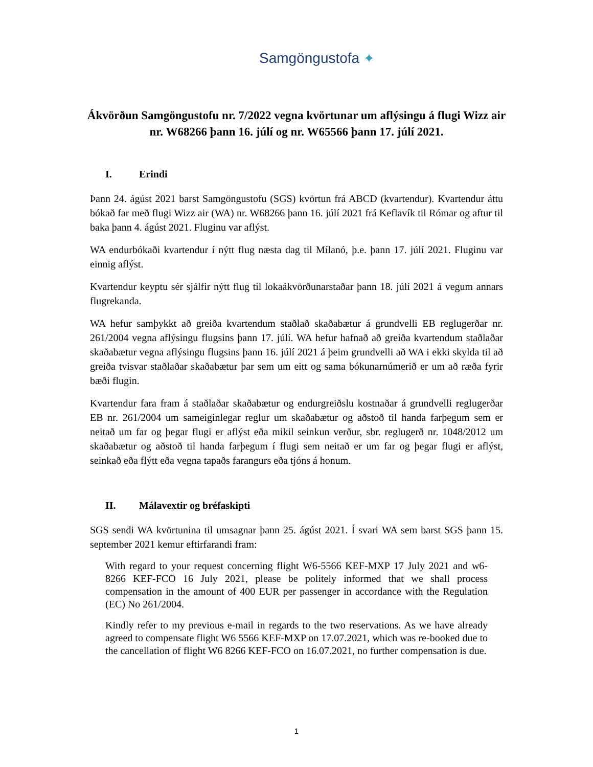Samgöngustofa ✦
Ákvörðun Samgöngustofu nr. 7/2022 vegna kvörtunar um aflýsingu á flugi Wizz air nr. W68266 þann 16. júlí og nr. W65566 þann 17. júlí 2021.
I. Erindi
Þann 24. ágúst 2021 barst Samgöngustofu (SGS) kvörtun frá ABCD (kvartendur). Kvartendur áttu bókað far með flugi Wizz air (WA) nr. W68266 þann 16. júlí 2021 frá Keflavík til Rómar og aftur til baka þann 4. ágúst 2021. Fluginu var aflýst.
WA endurbókaði kvartendur í nýtt flug næsta dag til Mílanó, þ.e. þann 17. júlí 2021. Fluginu var einnig aflýst.
Kvartendur keyptu sér sjálfir nýtt flug til lokaákvörðunarstaðar þann 18. júlí 2021 á vegum annars flugrekanda.
WA hefur samþykkt að greiða kvartendum staðlað skaðabætur á grundvelli EB reglugerðar nr. 261/2004 vegna aflýsingu flugsins þann 17. júlí. WA hefur hafnað að greiða kvartendum staðlaðar skaðabætur vegna aflýsingu flugsins þann 16. júlí 2021 á þeim grundvelli að WA i ekki skylda til að greiða tvisvar staðlaðar skaðabætur þar sem um eitt og sama bókunarnúmerið er um að ræða fyrir bæði flugin.
Kvartendur fara fram á staðlaðar skaðabætur og endurgreiðslu kostnaðar á grundvelli reglugerðar EB nr. 261/2004 um sameiginlegar reglur um skaðabætur og aðstoð til handa farþegum sem er neitað um far og þegar flugi er aflýst eða mikil seinkun verður, sbr. reglugerð nr. 1048/2012 um skaðabætur og aðstoð til handa farþegum í flugi sem neitað er um far og þegar flugi er aflýst, seinkað eða flýtt eða vegna tapaðs farangurs eða tjóns á honum.
II. Málavextir og bréfaskipti
SGS sendi WA kvörtunina til umsagnar þann 25. ágúst 2021. Í svari WA sem barst SGS þann 15. september 2021 kemur eftirfarandi fram:
With regard to your request concerning flight W6-5566 KEF-MXP 17 July 2021 and w6-8266 KEF-FCO 16 July 2021, please be politely informed that we shall process compensation in the amount of 400 EUR per passenger in accordance with the Regulation (EC) No 261/2004.
Kindly refer to my previous e-mail in regards to the two reservations. As we have already agreed to compensate flight W6 5566 KEF-MXP on 17.07.2021, which was re-booked due to the cancellation of flight W6 8266 KEF-FCO on 16.07.2021, no further compensation is due.
1